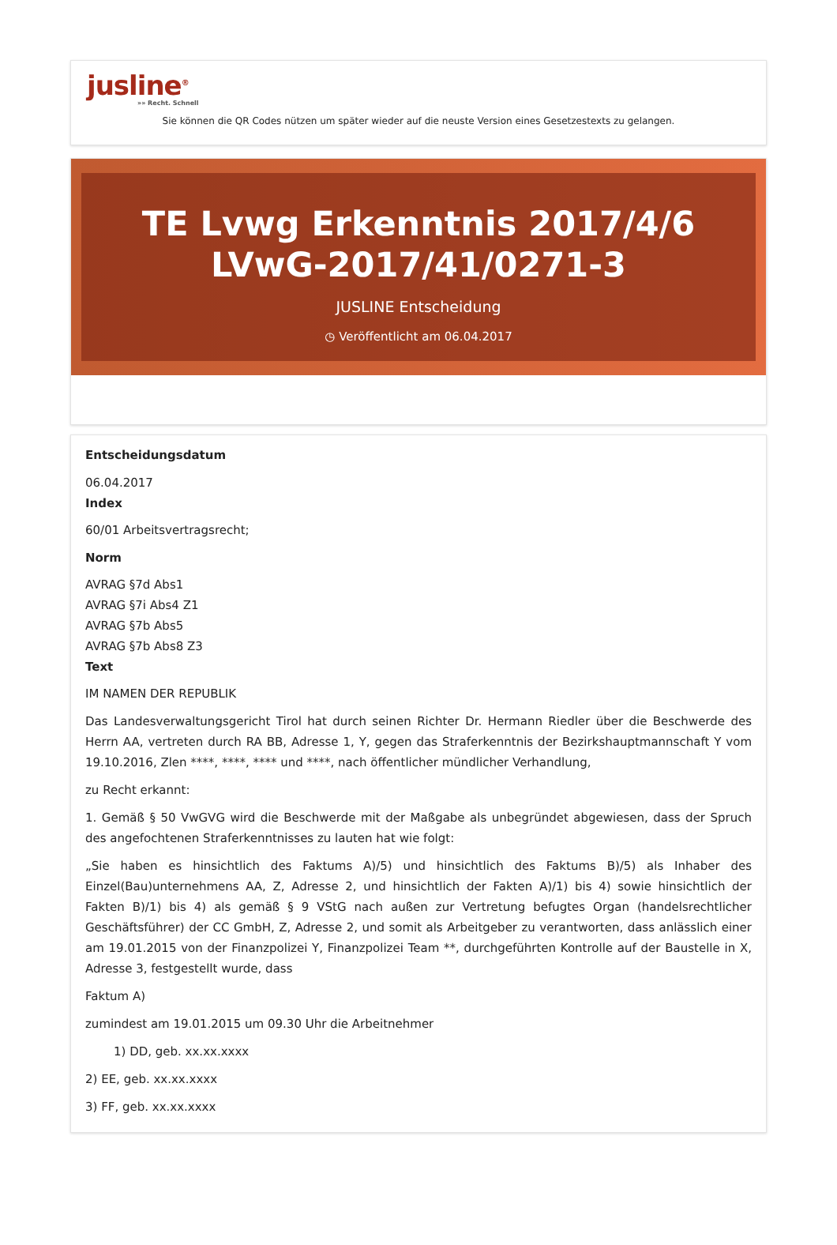jusline<sup>®</sup>
»» Recht. Schnell
Sie können die QR Codes nützen um später wieder auf die neuste Version eines Gesetzestexts zu gelangen.
TE Lvwg Erkenntnis 2017/4/6 LVwG-2017/41/0271-3
JUSLINE Entscheidung
◷ Veröffentlicht am 06.04.2017
Entscheidungsdatum
06.04.2017
Index
60/01 Arbeitsvertragsrecht;
Norm
AVRAG §7d Abs1
AVRAG §7i Abs4 Z1
AVRAG §7b Abs5
AVRAG §7b Abs8 Z3
Text
IM NAMEN DER REPUBLIK
Das Landesverwaltungsgericht Tirol hat durch seinen Richter Dr. Hermann Riedler über die Beschwerde des Herrn AA, vertreten durch RA BB, Adresse 1, Y, gegen das Straferkenntnis der Bezirkshauptmannschaft Y vom 19.10.2016, Zlen ****, ****, **** und ****, nach öffentlicher mündlicher Verhandlung,
zu Recht erkannt:
1. Gemäß § 50 VwGVG wird die Beschwerde mit der Maßgabe als unbegründet abgewiesen, dass der Spruch des angefochtenen Straferkenntnisses zu lauten hat wie folgt:
„Sie haben es hinsichtlich des Faktums A)/5) und hinsichtlich des Faktums B)/5) als Inhaber des Einzel(Bau)unternehmens AA, Z, Adresse 2, und hinsichtlich der Fakten A)/1) bis 4) sowie hinsichtlich der Fakten B)/1) bis 4) als gemäß § 9 VStG nach außen zur Vertretung befugtes Organ (handelsrechtlicher Geschäftsführer) der CC GmbH, Z, Adresse 2, und somit als Arbeitgeber zu verantworten, dass anlässlich einer am 19.01.2015 von der Finanzpolizei Y, Finanzpolizei Team **, durchgeführten Kontrolle auf der Baustelle in X, Adresse 3, festgestellt wurde, dass
Faktum A)
zumindest am 19.01.2015 um 09.30 Uhr die Arbeitnehmer
1) DD, geb. xx.xx.xxxx
2) EE, geb. xx.xx.xxxx
3) FF, geb. xx.xx.xxxx